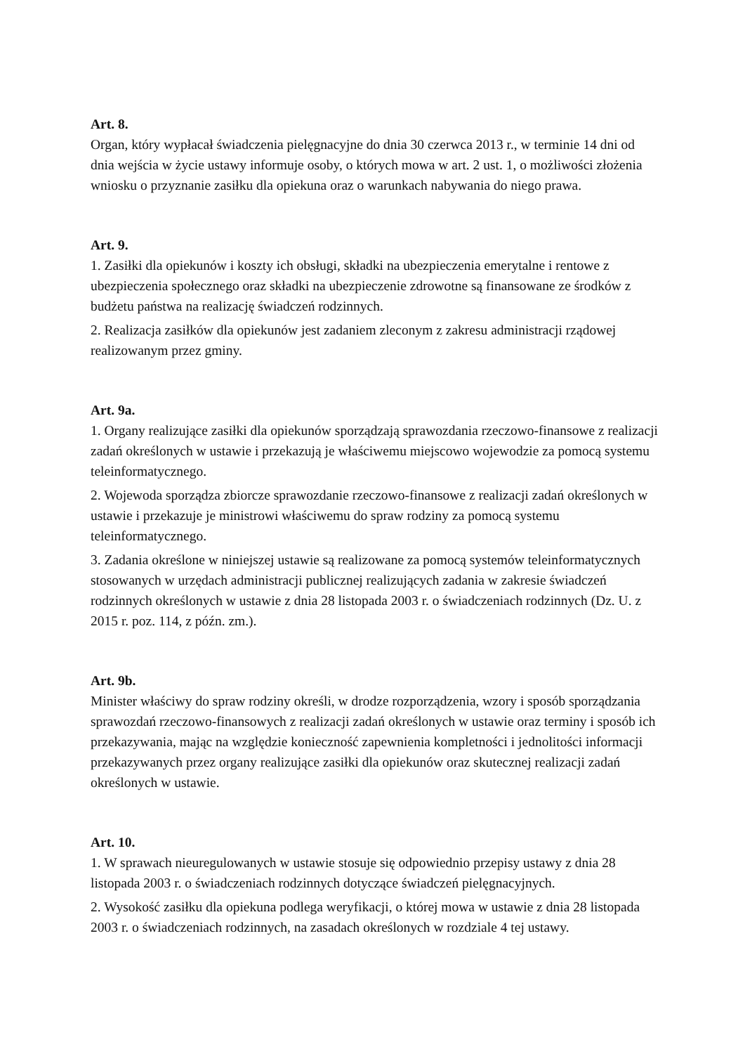Art. 8.
Organ, który wypłacał świadczenia pielęgnacyjne do dnia 30 czerwca 2013 r., w terminie 14 dni od dnia wejścia w życie ustawy informuje osoby, o których mowa w art. 2 ust. 1, o możliwości złożenia wniosku o przyznanie zasiłku dla opiekuna oraz o warunkach nabywania do niego prawa.
Art. 9.
1. Zasiłki dla opiekunów i koszty ich obsługi, składki na ubezpieczenia emerytalne i rentowe z ubezpieczenia społecznego oraz składki na ubezpieczenie zdrowotne są finansowane ze środków z budżetu państwa na realizację świadczeń rodzinnych.
2. Realizacja zasiłków dla opiekunów jest zadaniem zleconym z zakresu administracji rządowej realizowanym przez gminy.
Art. 9a.
1. Organy realizujące zasiłki dla opiekunów sporządzają sprawozdania rzeczowo-finansowe z realizacji zadań określonych w ustawie i przekazują je właściwemu miejscowo wojewodzie za pomocą systemu teleinformatycznego.
2. Wojewoda sporządza zbiorcze sprawozdanie rzeczowo-finansowe z realizacji zadań określonych w ustawie i przekazuje je ministrowi właściwemu do spraw rodziny za pomocą systemu teleinformatycznego.
3. Zadania określone w niniejszej ustawie są realizowane za pomocą systemów teleinformatycznych stosowanych w urzędach administracji publicznej realizujących zadania w zakresie świadczeń rodzinnych określonych w ustawie z dnia 28 listopada 2003 r. o świadczeniach rodzinnych (Dz. U. z 2015 r. poz. 114, z późn. zm.).
Art. 9b.
Minister właściwy do spraw rodziny określi, w drodze rozporządzenia, wzory i sposób sporządzania sprawozdań rzeczowo-finansowych z realizacji zadań określonych w ustawie oraz terminy i sposób ich przekazywania, mając na względzie konieczność zapewnienia kompletności i jednolitości informacji przekazywanych przez organy realizujące zasiłki dla opiekunów oraz skutecznej realizacji zadań określonych w ustawie.
Art. 10.
1. W sprawach nieuregulowanych w ustawie stosuje się odpowiednio przepisy ustawy z dnia 28 listopada 2003 r. o świadczeniach rodzinnych dotyczące świadczeń pielęgnacyjnych.
2. Wysokość zasiłku dla opiekuna podlega weryfikacji, o której mowa w ustawie z dnia 28 listopada 2003 r. o świadczeniach rodzinnych, na zasadach określonych w rozdziale 4 tej ustawy.